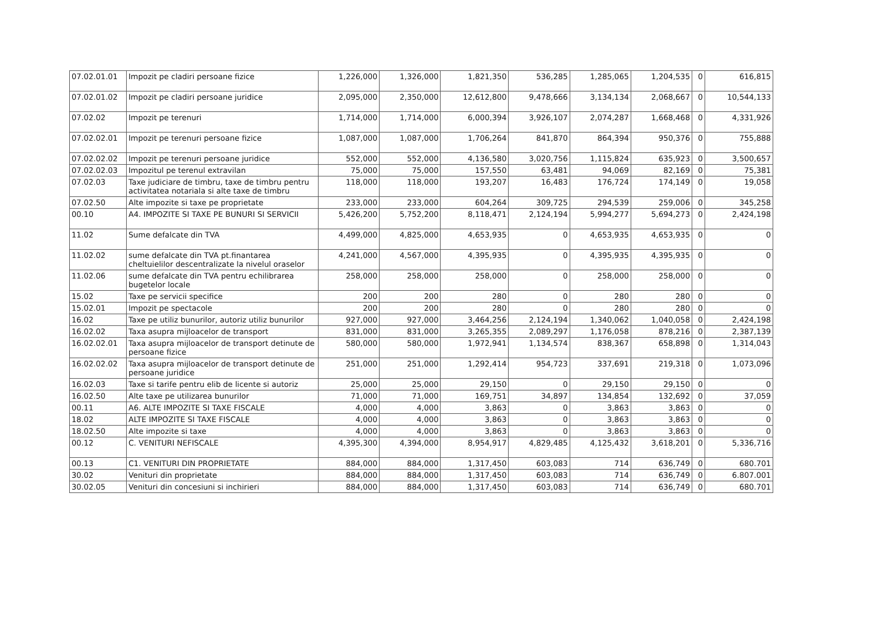| 07.02.01.01 | Impozit pe cladiri persoane fizice | 1,226,000 | 1,326,000 | 1,821,350 | 536,285 | 1,285,065 | 1,204,535 | 0 | 616,815 |
| 07.02.01.02 | Impozit pe cladiri persoane juridice | 2,095,000 | 2,350,000 | 12,612,800 | 9,478,666 | 3,134,134 | 2,068,667 | 0 | 10,544,133 |
| 07.02.02 | Impozit pe terenuri | 1,714,000 | 1,714,000 | 6,000,394 | 3,926,107 | 2,074,287 | 1,668,468 | 0 | 4,331,926 |
| 07.02.02.01 | Impozit pe terenuri persoane fizice | 1,087,000 | 1,087,000 | 1,706,264 | 841,870 | 864,394 | 950,376 | 0 | 755,888 |
| 07.02.02.02 | Impozit pe terenuri persoane juridice | 552,000 | 552,000 | 4,136,580 | 3,020,756 | 1,115,824 | 635,923 | 0 | 3,500,657 |
| 07.02.02.03 | Impozitul pe terenul extravilan | 75,000 | 75,000 | 157,550 | 63,481 | 94,069 | 82,169 | 0 | 75,381 |
| 07.02.03 | Taxe judiciare de timbru, taxe de timbru pentru activitatea notariala si alte taxe de timbru | 118,000 | 118,000 | 193,207 | 16,483 | 176,724 | 174,149 | 0 | 19,058 |
| 07.02.50 | Alte impozite si taxe pe proprietate | 233,000 | 233,000 | 604,264 | 309,725 | 294,539 | 259,006 | 0 | 345,258 |
| 00.10 | A4. IMPOZITE SI TAXE PE BUNURI SI SERVICII | 5,426,200 | 5,752,200 | 8,118,471 | 2,124,194 | 5,994,277 | 5,694,273 | 0 | 2,424,198 |
| 11.02 | Sume defalcate din TVA | 4,499,000 | 4,825,000 | 4,653,935 | 0 | 4,653,935 | 4,653,935 | 0 | 0 |
| 11.02.02 | sume defalcate din TVA pt.finantarea cheltuielilor descentralizate la nivelul oraselor | 4,241,000 | 4,567,000 | 4,395,935 | 0 | 4,395,935 | 4,395,935 | 0 | 0 |
| 11.02.06 | sume defalcate din TVA pentru echilibrarea bugetelor locale | 258,000 | 258,000 | 258,000 | 0 | 258,000 | 258,000 | 0 | 0 |
| 15.02 | Taxe pe servicii specifice | 200 | 200 | 280 | 0 | 280 | 280 | 0 | 0 |
| 15.02.01 | Impozit pe spectacole | 200 | 200 | 280 | 0 | 280 | 280 | 0 | 0 |
| 16.02 | Taxe pe utiliz bunurilor, autoriz utiliz bunurilor | 927,000 | 927,000 | 3,464,256 | 2,124,194 | 1,340,062 | 1,040,058 | 0 | 2,424,198 |
| 16.02.02 | Taxa asupra mijloacelor de transport | 831,000 | 831,000 | 3,265,355 | 2,089,297 | 1,176,058 | 878,216 | 0 | 2,387,139 |
| 16.02.02.01 | Taxa asupra mijloacelor de transport detinute de persoane fizice | 580,000 | 580,000 | 1,972,941 | 1,134,574 | 838,367 | 658,898 | 0 | 1,314,043 |
| 16.02.02.02 | Taxa asupra mijloacelor de transport detinute de persoane juridice | 251,000 | 251,000 | 1,292,414 | 954,723 | 337,691 | 219,318 | 0 | 1,073,096 |
| 16.02.03 | Taxe si tarife pentru elib de licente si autoriz | 25,000 | 25,000 | 29,150 | 0 | 29,150 | 29,150 | 0 | 0 |
| 16.02.50 | Alte taxe pe utilizarea bunurilor | 71,000 | 71,000 | 169,751 | 34,897 | 134,854 | 132,692 | 0 | 37,059 |
| 00.11 | A6. ALTE IMPOZITE SI TAXE FISCALE | 4,000 | 4,000 | 3,863 | 0 | 3,863 | 3,863 | 0 | 0 |
| 18.02 | ALTE IMPOZITE SI TAXE FISCALE | 4,000 | 4,000 | 3,863 | 0 | 3,863 | 3,863 | 0 | 0 |
| 18.02.50 | Alte impozite si taxe | 4,000 | 4,000 | 3,863 | 0 | 3,863 | 3,863 | 0 | 0 |
| 00.12 | C. VENITURI NEFISCALE | 4,395,300 | 4,394,000 | 8,954,917 | 4,829,485 | 4,125,432 | 3,618,201 | 0 | 5,336,716 |
| 00.13 | C1. VENITURI DIN PROPRIETATE | 884,000 | 884,000 | 1,317,450 | 603,083 | 714 | 636,749 | 0 | 680.701 |
| 30.02 | Venituri din proprietate | 884,000 | 884,000 | 1,317,450 | 603,083 | 714 | 636,749 | 0 | 6.807.001 |
| 30.02.05 | Venituri din concesiuni si inchirieri | 884,000 | 884,000 | 1,317,450 | 603,083 | 714 | 636,749 | 0 | 680.701 |